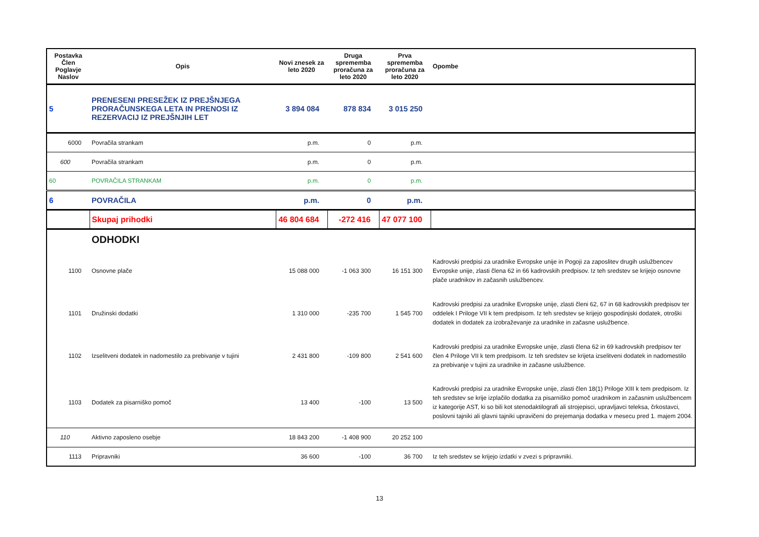| Postavka Člen Poglavje Naslov | Opis | Novi znesek za leto 2020 | Druga sprememba proračuna za leto 2020 | Prva sprememba proračuna za leto 2020 | Opombe |
| --- | --- | --- | --- | --- | --- |
| 5 | PRENESENI PRESEŽEK IZ PREJŠNJEGA PRORAČUNSKEGA LETA IN PRENOSI IZ REZERVACIJ IZ PREJŠNJIH LET | 3 894 084 | 878 834 | 3 015 250 | |
| 6000 | Povračila strankam | p.m. | 0 | p.m. | |
| 600 | Povračila strankam | p.m. | 0 | p.m. | |
| 60 | POVRAČILA STRANKAM | p.m. | 0 | p.m. | |
| 6 | POVRAČILA | p.m. | 0 | p.m. | |
| | Skupaj prihodki | 46 804 684 | -272 416 | 47 077 100 | |
| | ODHODKI | | | | |
| 1100 | Osnovne plače | 15 088 000 | -1 063 300 | 16 151 300 | Kadrovski predpisi za uradnike Evropske unije in Pogoji za zaposlitev drugih uslužbencev Evropske unije, zlasti člena 62 in 66 kadrovskih predpisov. Iz teh sredstev se krijejo osnovne plače uradnikov in začasnih uslužbencev. |
| 1101 | Družinski dodatki | 1 310 000 | -235 700 | 1 545 700 | Kadrovski predpisi za uradnike Evropske unije, zlasti členi 62, 67 in 68 kadrovskih predpisov ter oddelek I Priloge VII k tem predpisom. Iz teh sredstev se krijejo gospodinjski dodatek, otroški dodatek in dodatek za izobraževanje za uradnike in začasne uslužbence. |
| 1102 | Izselitveni dodatek in nadomestilo za prebivanje v tujini | 2 431 800 | -109 800 | 2 541 600 | Kadrovski predpisi za uradnike Evropske unije, zlasti člena 62 in 69 kadrovskih predpisov ter člen 4 Priloge VII k tem predpisom. Iz teh sredstev se krijeta izselitveni dodatek in nadomestilo za prebivanje v tujini za uradnike in začasne uslužbence. |
| 1103 | Dodatek za pisarniško pomoč | 13 400 | -100 | 13 500 | Kadrovski predpisi za uradnike Evropske unije, zlasti člen 18(1) Priloge XIII k tem predpisom. Iz teh sredstev se krije izplačilo dodatka za pisarniško pomoč uradnikom in začasnim uslužbencem iz kategorije AST, ki so bili kot stenodaktilografi ali strojepisci, upravljavci teleksa, črkostavci, poslovni tajniki ali glavni tajniki upravičeni do prejemanja dodatka v mesecu pred 1. majem 2004. |
| 110 | Aktivno zaposleno osebje | 18 843 200 | -1 408 900 | 20 252 100 | |
| 1113 | Pripravniki | 36 600 | -100 | 36 700 | Iz teh sredstev se krijejo izdatki v zvezi s pripravniki. |
13